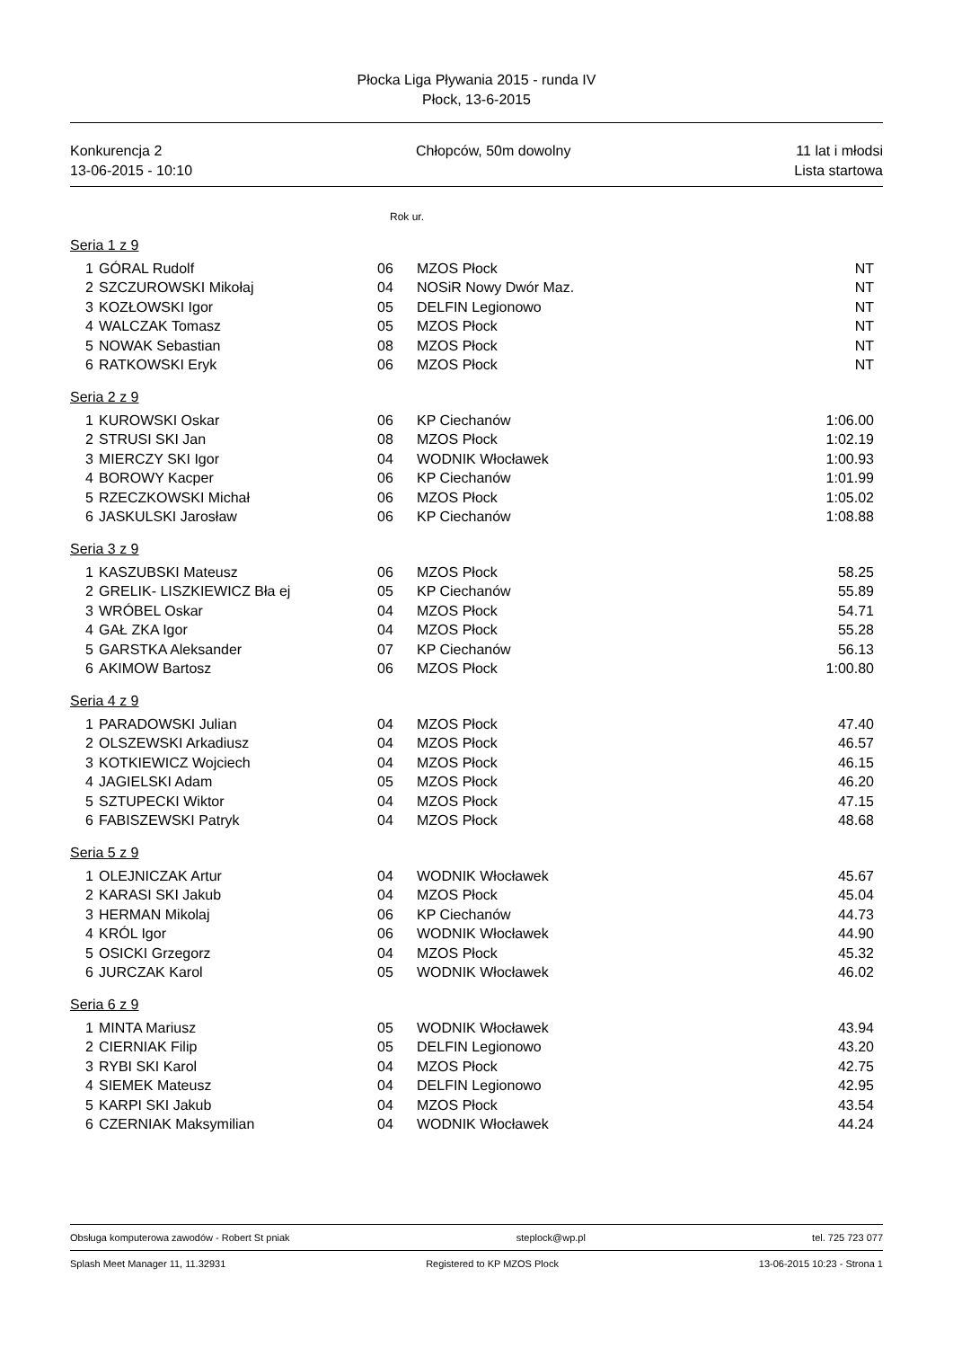Płocka Liga Pływania 2015 - runda IV
Płock, 13-6-2015
Konkurencja 2
13-06-2015 - 10:10
Chłopców, 50m dowolny 11 lat i młodsi
Lista startowa
Rok ur.
Seria 1 z 9
| 1 | GÓRAL Rudolf | 06 | MZOS Płock | NT |
| 2 | SZCZUROWSKI Mikołaj | 04 | NOSiR Nowy Dwór Maz. | NT |
| 3 | KOZŁOWSKI Igor | 05 | DELFIN Legionowo | NT |
| 4 | WALCZAK Tomasz | 05 | MZOS Płock | NT |
| 5 | NOWAK Sebastian | 08 | MZOS Płock | NT |
| 6 | RATKOWSKI Eryk | 06 | MZOS Płock | NT |
Seria 2 z 9
| 1 | KUROWSKI Oskar | 06 | KP Ciechanów | 1:06.00 |
| 2 | STRUSI SKI Jan | 08 | MZOS Płock | 1:02.19 |
| 3 | MIERCZY SKI Igor | 04 | WODNIK Włocławek | 1:00.93 |
| 4 | BOROWY Kacper | 06 | KP Ciechanów | 1:01.99 |
| 5 | RZECZKOWSKI Michał | 06 | MZOS Płock | 1:05.02 |
| 6 | JASKULSKI Jarosław | 06 | KP Ciechanów | 1:08.88 |
Seria 3 z 9
| 1 | KASZUBSKI Mateusz | 06 | MZOS Płock | 58.25 |
| 2 | GRELIK- LISZKIEWICZ Bła ej | 05 | KP Ciechanów | 55.89 |
| 3 | WRÓBEL Oskar | 04 | MZOS Płock | 54.71 |
| 4 | GAŁ ZKA Igor | 04 | MZOS Płock | 55.28 |
| 5 | GARSTKA Aleksander | 07 | KP Ciechanów | 56.13 |
| 6 | AKIMOW Bartosz | 06 | MZOS Płock | 1:00.80 |
Seria 4 z 9
| 1 | PARADOWSKI Julian | 04 | MZOS Płock | 47.40 |
| 2 | OLSZEWSKI Arkadiusz | 04 | MZOS Płock | 46.57 |
| 3 | KOTKIEWICZ Wojciech | 04 | MZOS Płock | 46.15 |
| 4 | JAGIELSKI Adam | 05 | MZOS Płock | 46.20 |
| 5 | SZTUPECKI Wiktor | 04 | MZOS Płock | 47.15 |
| 6 | FABISZEWSKI Patryk | 04 | MZOS Płock | 48.68 |
Seria 5 z 9
| 1 | OLEJNICZAK Artur | 04 | WODNIK Włocławek | 45.67 |
| 2 | KARASI SKI Jakub | 04 | MZOS Płock | 45.04 |
| 3 | HERMAN Mikolaj | 06 | KP Ciechanów | 44.73 |
| 4 | KRÓL Igor | 06 | WODNIK Włocławek | 44.90 |
| 5 | OSICKI Grzegorz | 04 | MZOS Płock | 45.32 |
| 6 | JURCZAK Karol | 05 | WODNIK Włocławek | 46.02 |
Seria 6 z 9
| 1 | MINTA Mariusz | 05 | WODNIK Włocławek | 43.94 |
| 2 | CIERNIAK Filip | 05 | DELFIN Legionowo | 43.20 |
| 3 | RYBI SKI Karol | 04 | MZOS Płock | 42.75 |
| 4 | SIEMEK Mateusz | 04 | DELFIN Legionowo | 42.95 |
| 5 | KARPI SKI Jakub | 04 | MZOS Płock | 43.54 |
| 6 | CZERNIAK Maksymilian | 04 | WODNIK Włocławek | 44.24 |
Obsługa komputerowa zawodów - Robert St pniak steplock@wp.pl tel. 725 723 077
Splash Meet Manager 11, 11.32931 Registered to KP MZOS Plock 13-06-2015 10:23 - Strona 1